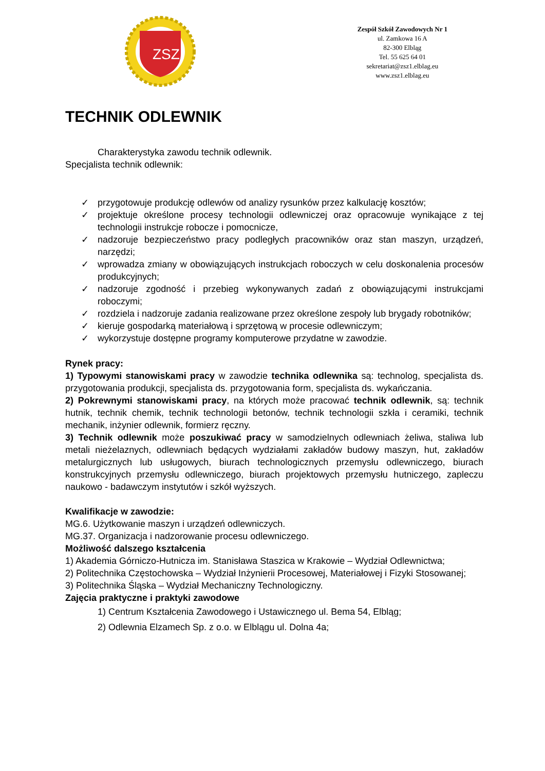ZSZ
Zespół Szkół Zawodowych Nr 1
ul. Zamkowa 16 A
82-300 Elbląg
Tel. 55 625 64 01
sekretariat@zsz1.elblag.eu
www.zsz1.elblag.eu
TECHNIK ODLEWNIK
Charakterystyka zawodu technik odlewnik.
Specjalista technik odlewnik:
✓ przygotowuje produkcję odlewów od analizy rysunków przez kalkulację kosztów;
✓ projektuje określone procesy technologii odlewniczej oraz opracowuje wynikające z tej technologii instrukcje robocze i pomocnicze,
✓ nadzoruje bezpieczeństwo pracy podległych pracowników oraz stan maszyn, urządzeń, narzędzi;
✓ wprowadza zmiany w obowiązujących instrukcjach roboczych w celu doskonalenia procesów produkcyjnych;
✓ nadzoruje zgodność i przebieg wykonywanych zadań z obowiązującymi instrukcjami roboczymi;
✓ rozdziela i nadzoruje zadania realizowane przez określone zespoły lub brygady robotników;
✓ kieruje gospodarką materiałową i sprzętową w procesie odlewniczym;
✓ wykorzystuje dostępne programy komputerowe przydatne w zawodzie.
Rynek pracy:
1) Typowymi stanowiskami pracy w zawodzie technika odlewnika są: technolog, specjalista ds. przygotowania produkcji, specjalista ds. przygotowania form, specjalista ds. wykańczania.
2) Pokrewnymi stanowiskami pracy, na których może pracować technik odlewnik, są: technik hutnik, technik chemik, technik technologii betonów, technik technologii szkła i ceramiki, technik mechanik, inżynier odlewnik, formierz ręczny.
3) Technik odlewnik może poszukiwać pracy w samodzielnych odlewniach żeliwa, staliwa lub metali nieżelaznych, odlewniach będących wydziałami zakładów budowy maszyn, hut, zakładów metalurgicznych lub usługowych, biurach technologicznych przemysłu odlewniczego, biurach konstrukcyjnych przemysłu odlewniczego, biurach projektowych przemysłu hutniczego, zapleczu naukowo - badawczym instytutów i szkół wyższych.
Kwalifikacje w zawodzie:
MG.6. Użytkowanie maszyn i urządzeń odlewniczych.
MG.37. Organizacja i nadzorowanie procesu odlewniczego.
Możliwość dalszego kształcenia
1) Akademia Górniczo-Hutnicza im. Stanisława Staszica w Krakowie – Wydział Odlewnictwa;
2) Politechnika Częstochowska – Wydział Inżynierii Procesowej, Materiałowej i Fizyki Stosowanej;
3) Politechnika Śląska – Wydział Mechaniczny Technologiczny.
Zajęcia praktyczne i praktyki zawodowe
1) Centrum Kształcenia Zawodowego i Ustawicznego ul. Bema 54, Elbląg;
2) Odlewnia Elzamech Sp. z o.o. w Elblągu ul. Dolna 4a;